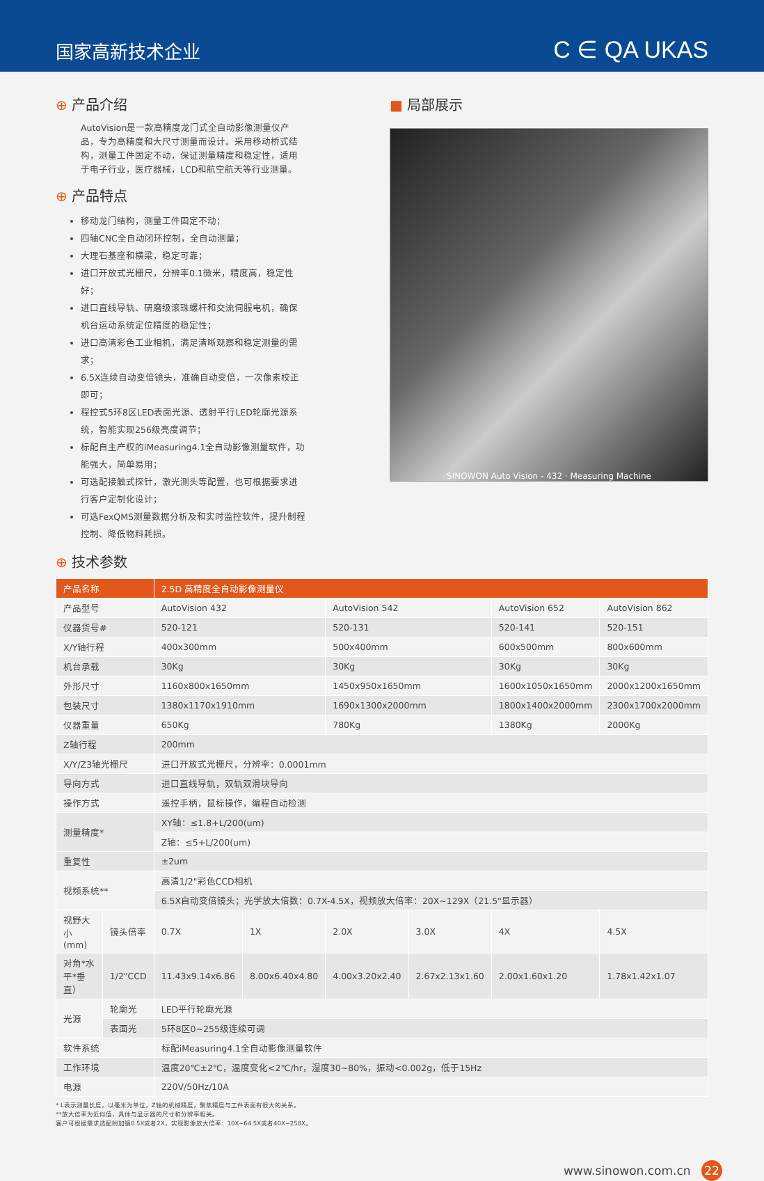国家高新技术企业
C ∈ QA UKAS
⊕ 产品介绍
AutoVision是一款高精度龙门式全自动影像测量仪产品，专为高精度和大尺寸测量而设计。采用移动桥式结构，测量工件固定不动，保证测量精度和稳定性，适用于电子行业，医疗器械，LCD和航空航天等行业测量。
⊕ 产品特点
移动龙门结构，测量工件固定不动；
四轴CNC全自动闭环控制，全自动测量；
大理石基座和横梁，稳定可靠；
进口开放式光栅尺，分辨率0.1微米，精度高，稳定性好；
进口直线导轨、研磨级滚珠螺杆和交流伺服电机，确保机台运动系统定位精度的稳定性；
进口高清彩色工业相机，满足清晰观察和稳定测量的需求；
6.5X连续自动变倍镜头，准确自动变倍，一次像素校正即可；
程控式5环8区LED表面光源、透射平行LED轮廓光源系统，智能实现256级亮度调节；
标配自主产权的iMeasuring4.1全自动影像测量软件，功能强大，简单易用；
可选配接触式探针，激光测头等配置，也可根据要求进行客户定制化设计；
可选FexQMS测量数据分析及和实时监控软件，提升制程控制、降低物料耗损。
■ 局部展示
SINOWON Auto Vision - 432 · Measuring Machine
⊕ 技术参数
| 产品名称 | | 2.5D 高精度全自动影像测量仪 | | | | | |
| --- | --- | --- | --- | --- | --- | --- | --- |
| 产品型号 | | AutoVision 432 | | AutoVision 542 | | AutoVision 652 | AutoVision 862 |
| 仪器货号# | | 520-121 | | 520-131 | | 520-141 | 520-151 |
| X/Y轴行程 | | 400x300mm | | 500x400mm | | 600x500mm | 800x600mm |
| 机台承载 | | 30Kg | | 30Kg | | 30Kg | 30Kg |
| 外形尺寸 | | 1160x800x1650mm | | 1450x950x1650mm | | 1600x1050x1650mm | 2000x1200x1650mm |
| 包装尺寸 | | 1380x1170x1910mm | | 1690x1300x2000mm | | 1800x1400x2000mm | 2300x1700x2000mm |
| 仪器重量 | | 650Kg | | 780Kg | | 1380Kg | 2000Kg |
| Z轴行程 | | 200mm | | | | | |
| X/Y/Z3轴光栅尺 | | 进口开放式光栅尺，分辨率：0.0001mm | | | | | |
| 导向方式 | | 进口直线导轨，双轨双滑块导向 | | | | | |
| 操作方式 | | 遥控手柄，鼠标操作，编程自动检测 | | | | | |
| 测量精度* | | XY轴：≤1.8+L/200(um) | | | | | |
| | | Z轴：≤5+L/200(um) | | | | | |
| 重复性 | | ±2um | | | | | |
| 视频系统** | | 高清1/2"彩色CCD相机 | | | | | |
| | | 6.5X自动变倍镜头；光学放大倍数：0.7X-4.5X，视频放大倍率：20X~129X（21.5"显示器） | | | | | |
| 视野大小(mm) | 镜头倍率 | 0.7X | 1X | 2.0X | 3.0X | 4X | 4.5X |
| 对角*水平*垂直） | 1/2"CCD | 11.43x9.14x6.86 | 8.00x6.40x4.80 | 4.00x3.20x2.40 | 2.67x2.13x1.60 | 2.00x1.60x1.20 | 1.78x1.42x1.07 |
| 光源 | 轮廓光 | LED平行轮廓光源 | | | | | |
| | 表面光 | 5环8区0~255级连续可调 | | | | | |
| 软件系统 | | 标配iMeasuring4.1全自动影像测量软件 | | | | | |
| 工作环境 | | 温度20℃±2℃，温度变化<2℃/hr，湿度30~80%，振动<0.002g，低于15Hz | | | | | |
| 电源 | | 220V/50Hz/10A | | | | | |
* L表示测量长度，以毫米为单位，Z轴的机械精度，聚焦精度与工件表面有很大的关系。
**放大倍率为近似值，具体与显示器的尺寸和分辨率相关。
客户可根据需求选配附加镜0.5X或者2X，实现影像放大倍率：10X~64.5X或者40X~258X。
www.sinowon.com.cn 22